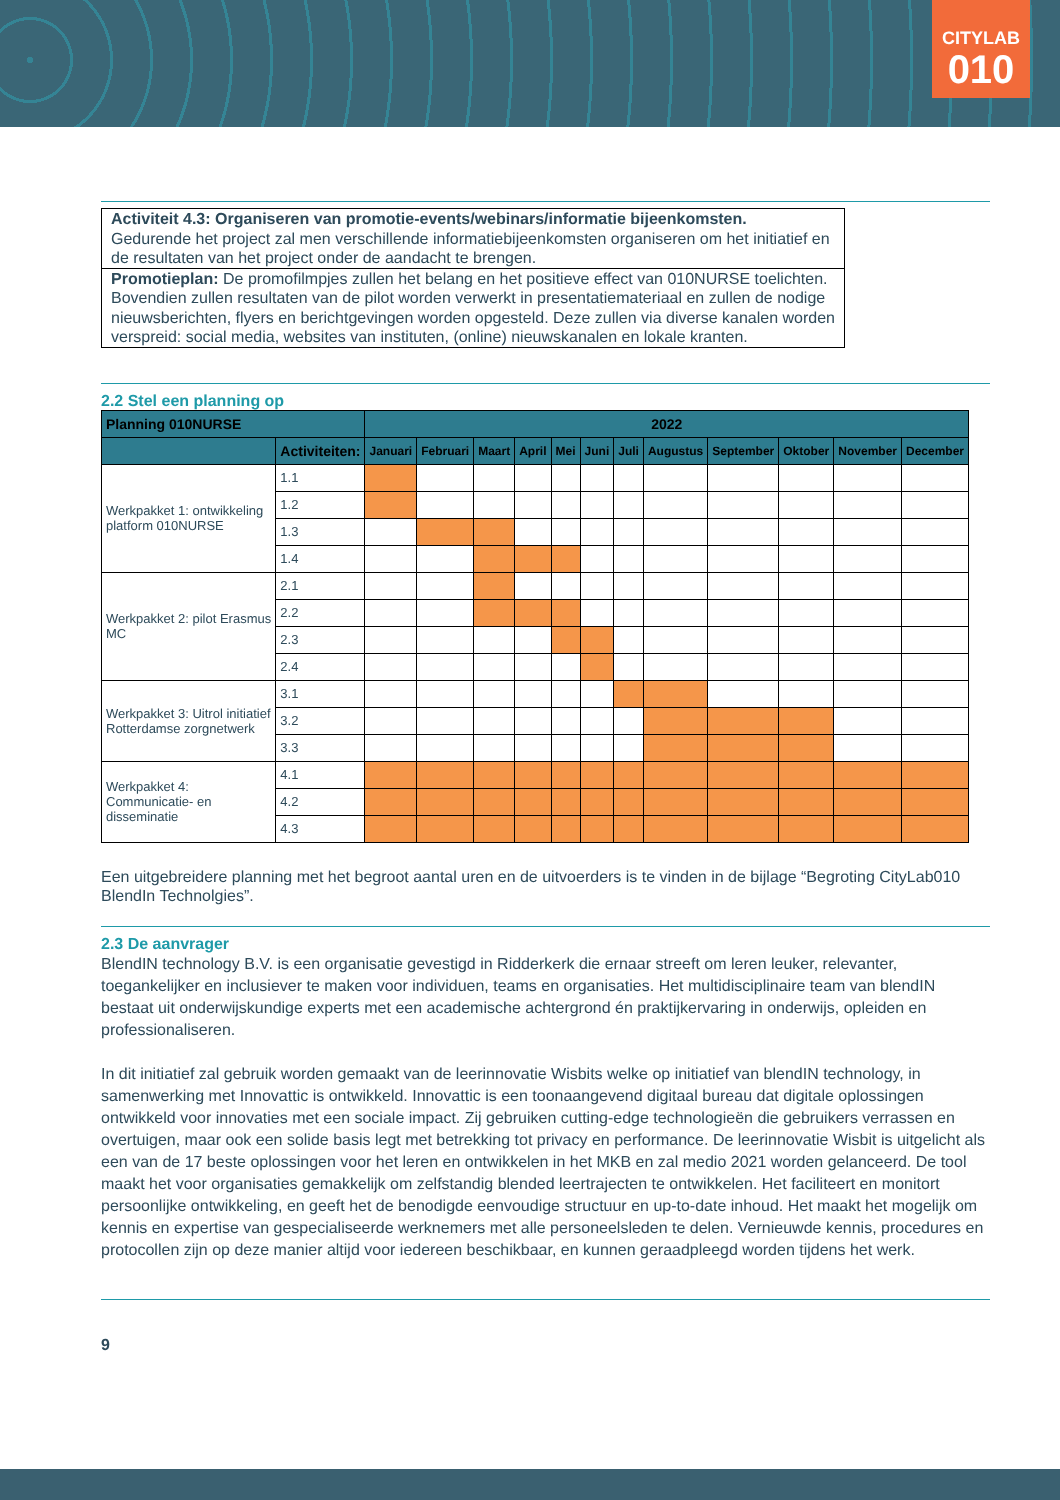CITYLAB
010
Activiteit 4.3: Organiseren van promotie-events/webinars/informatie bijeenkomsten.
Gedurende het project zal men verschillende informatiebijeenkomsten organiseren om het initiatief en de resultaten van het project onder de aandacht te brengen.
Promotieplan: De promofilmpjes zullen het belang en het positieve effect van 010NURSE toelichten. Bovendien zullen resultaten van de pilot worden verwerkt in presentatiemateriaal en zullen de nodige nieuwsberichten, flyers en berichtgevingen worden opgesteld. Deze zullen via diverse kanalen worden verspreid: social media, websites van instituten, (online) nieuwskanalen en lokale kranten.
2.2 Stel een planning op
| Planning 010NURSE | | 2022 | | | | | | | | | | | |
| --- | --- | --- | --- | --- | --- | --- | --- | --- | --- | --- | --- | --- | --- |
| | Activiteiten: | Januari | Februari | Maart | April | Mei | Juni | Juli | Augustus | September | Oktober | November | December |
| Werkpakket 1: ontwikkeling platform 010NURSE | 1.1 | | | | | | | | | | | | |
| | 1.2 | | | | | | | | | | | | |
| | 1.3 | | | | | | | | | | | | |
| | 1.4 | | | | | | | | | | | | |
| Werkpakket 2: pilot Erasmus MC | 2.1 | | | | | | | | | | | | |
| | 2.2 | | | | | | | | | | | | |
| | 2.3 | | | | | | | | | | | | |
| | 2.4 | | | | | | | | | | | | |
| Werkpakket 3: Uitrol initiatief Rotterdamse zorgnetwerk | 3.1 | | | | | | | | | | | | |
| | 3.2 | | | | | | | | | | | | |
| | 3.3 | | | | | | | | | | | | |
| Werkpakket 4: Communicatie- en disseminatie | 4.1 | | | | | | | | | | | | |
| | 4.2 | | | | | | | | | | | | |
| | 4.3 | | | | | | | | | | | | |
Een uitgebreidere planning met het begroot aantal uren en de uitvoerders is te vinden in de bijlage “Begroting CityLab010 BlendIn Technolgies”.
2.3 De aanvrager
BlendIN technology B.V. is een organisatie gevestigd in Ridderkerk die ernaar streeft om leren leuker, relevanter, toegankelijker en inclusiever te maken voor individuen, teams en organisaties. Het multidisciplinaire team van blendIN bestaat uit onderwijskundige experts met een academische achtergrond én praktijkervaring in onderwijs, opleiden en professionaliseren.
In dit initiatief zal gebruik worden gemaakt van de leerinnovatie Wisbits welke op initiatief van blendIN technology, in samenwerking met Innovattic is ontwikkeld. Innovattic is een toonaangevend digitaal bureau dat digitale oplossingen ontwikkeld voor innovaties met een sociale impact. Zij gebruiken cutting-edge technologieën die gebruikers verrassen en overtuigen, maar ook een solide basis legt met betrekking tot privacy en performance. De leerinnovatie Wisbit is uitgelicht als een van de 17 beste oplossingen voor het leren en ontwikkelen in het MKB en zal medio 2021 worden gelanceerd. De tool maakt het voor organisaties gemakkelijk om zelfstandig blended leertrajecten te ontwikkelen. Het faciliteert en monitort persoonlijke ontwikkeling, en geeft het de benodigde eenvoudige structuur en up-to-date inhoud. Het maakt het mogelijk om kennis en expertise van gespecialiseerde werknemers met alle personeelsleden te delen. Vernieuwde kennis, procedures en protocollen zijn op deze manier altijd voor iedereen beschikbaar, en kunnen geraadpleegd worden tijdens het werk.
9